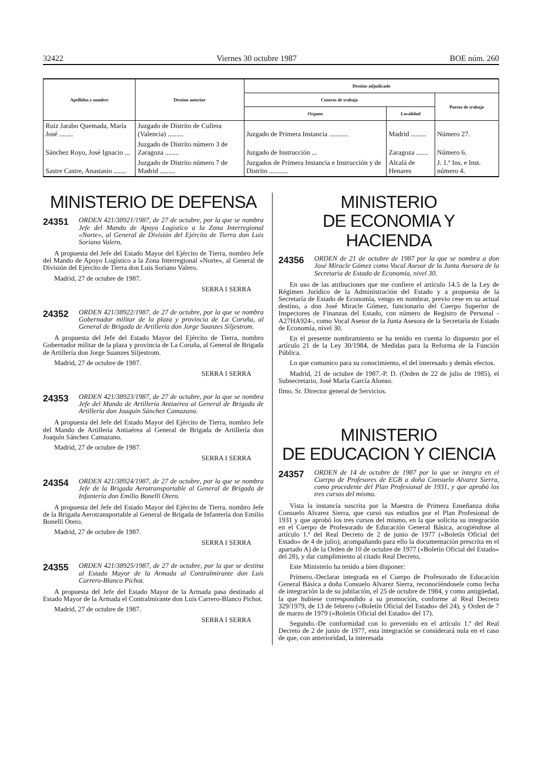32422 Viernes 30 octubre 1987 BOE núm. 260
| Apellidos y nombre | Destino anterior | Destino adjudicado | | |
| --- | --- | --- | --- | --- |
| | | Centros de trabajo | | Puesto de trabajo |
| | | Organo | Localidad | |
| Ruiz Jarabo Quemada, María José ........ | Juzgado de Distrito de Cullera (Valencia) ......... | Juzgado de Primera Instancia ........... | Madrid ......... | Número 27. |
| Sánchez Royo, José Ignacio ... | Juzgado de Distrito número 3 de Zaragoza ........ | Juzgado de Instrucción ... | Zaragoza ....... | Número 6. |
| Sastre Castre, Anastasio ....... | Juzgado de Distrito número 7 de Madrid ......... | Juzgados de Primera Instancia e Instrucción y de Distrito ........... | Alcalá de Henares | J. 1.ª Ins. e Inst. número 4. |
MINISTERIO DE DEFENSA
24351 ORDEN 421/38921/1987, de 27 de octubre, por la que se nombra Jefe del Mando de Apoyo Logístico a la Zona Interregional «Norte», al General de División del Ejército de Tierra don Luis Soriano Valero.
A propuesta del Jefe del Estado Mayor del Ejército de Tierra, nombro Jefe del Mando de Apoyo Logístico a la Zona Interregional «Norte», al General de División del Ejército de Tierra don Luis Soriano Valero.
Madrid, 27 de octubre de 1987.
SERRA I SERRA
24352 ORDEN 421/38922/1987, de 27 de octubre, por la que se nombra Gobernador militar de la plaza y provincia de La Coruña, al General de Brigada de Artillería don Jorge Suanzes Siljestrom.
A propuesta del Jefe del Estado Mayor del Ejército de Tierra, nombro Gobernador militar de la plaza y provincia de La Coruña, al General de Brigada de Artillería don Jorge Suanzes Siljestrom.
Madrid, 27 de octubre de 1987.
SERRA I SERRA
24353 ORDEN 421/38923/1987, de 27 de octubre, por la que se nombra Jefe del Mando de Artillería Antiaérea al General de Brigada de Artillería don Joaquín Sánchez Camazano.
A propuesta del Jefe del Estado Mayor del Ejército de Tierra, nombro Jefe del Mando de Artillería Antiaérea al General de Brigada de Artillería don Joaquín Sánchez Camazano.
Madrid, 27 de octubre de 1987.
SERRA I SERRA
24354 ORDEN 421/38924/1987, de 27 de octubre, por la que se nombra Jefe de la Brigada Aerotransportable al General de Brigada de Infantería don Emilio Bonelli Otero.
A propuesta del Jefe del Estado Mayor del Ejército de Tierra, nombro Jefe de la Brigada Aerotransportable al General de Brigada de Infantería don Emilio Bonelli Otero.
Madrid, 27 de octubre de 1987.
SERRA I SERRA
24355 ORDEN 421/38925/1987, de 27 de octubre, por la que se destina al Estado Mayor de la Armada al Contralmirante don Luis Carrero-Blanco Pichot.
A propuesta del Jefe del Estado Mayor de la Armada pasa destinado al Estado Mayor de la Armada el Contralmirante don Luis Carrero-Blanco Pichot.
Madrid, 27 de octubre de 1987.
SERRA I SERRA
MINISTERIO
DE ECONOMIA Y HACIENDA
24356 ORDEN de 21 de octubre de 1987 por la que se nombra a don José Miracle Gómez como Vocal Asesor de la Junta Asesora de la Secretaría de Estado de Economía, nivel 30.
En uso de las atribuciones que me confiere el artículo 14.5 de la Ley de Régimen Jurídico de la Administración del Estado y a propuesta de la Secretaría de Estado de Economía, vengo en nombrar, previo cese en su actual destino, a don José Miracle Gómez, funcionario del Cuerpo Superior de Inspectores de Finanzas del Estado, con número de Registro de Personal -A27HA924-, como Vocal Asesor de la Junta Asesora de la Secretaría de Estado de Economía, nivel 30.
En el presente nombramiento se ha tenido en cuenta lo dispuesto por el artículo 21 de la Ley 30/1984, de Medidas para la Reforma de la Función Pública.
Lo que comunico para su conocimiento, el del interesado y demás efectos.
Madrid, 21 de octubre de 1987.-P. D. (Orden de 22 de julio de 1985), el Subsecretario, José María García Alonso.
Ilmo. Sr. Director general de Servicios.
MINISTERIO
DE EDUCACION Y CIENCIA
24357 ORDEN de 14 de octubre de 1987 por la que se integra en el Cuerpo de Profesores de EGB a doña Consuelo Alvarez Sierra, como procedente del Plan Profesional de 1931, y que aprobó los tres cursos del mismo.
Vista la instancia suscrita por la Maestra de Primera Enseñanza doña Consuelo Alvarez Sierra, que cursó sus estudios por el Plan Profesional de 1931 y que aprobó los tres cursos del mismo, en la que solicita su integración en el Cuerpo de Profesorado de Educación General Básica, acogiéndose al artículo 1.º del Real Decreto de 2 de junio de 1977 («Boletín Oficial del Estado» de 4 de julio), acompañando para ello la documentación prescrita en el apartado A) de la Orden de 10 de octubre de 1977 («Boletín Oficial del Estado» del 28), y dar cumplimiento al citado Real Decreto,
Este Ministerio ha tenido a bien disponer:
Primero.-Declarar integrada en el Cuerpo de Profesorado de Educación General Básica a doña Consuelo Alvarez Sierra, reconociéndosele como fecha de integración la de su jubilación, el 25 de octubre de 1984, y como antigüedad, la que hubiese correspondido a su promoción, conforme al Real Decreto 329/1979, de 13 de febrero («Boletín Oficial del Estado» del 24), y Orden de 7 de marzo de 1979 («Boletín Oficial del Estado» del 17).
Segundo.-De conformidad con lo prevenido en el artículo 1.º del Real Decreto de 2 de junio de 1977, esta integración se considerará nula en el caso de que, con anterioridad, la interesada